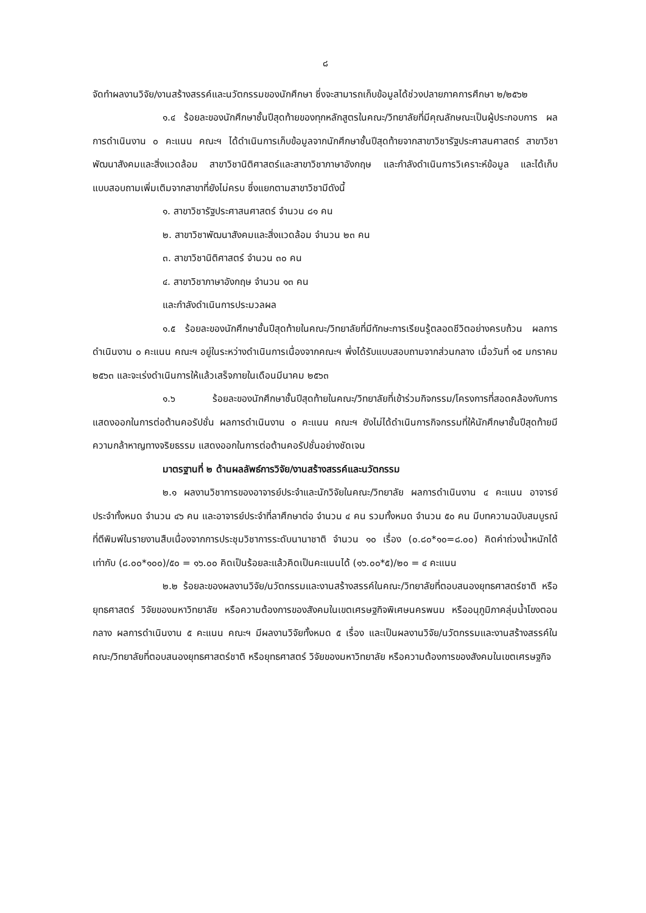๘
จัดทำผลงานวิจัย/งานสร้างสรรค์และนวัตกรรมของนักศึกษา ซึ่งจะสามารถเก็บข้อมูลได้ช่วงปลายภาคการศึกษา ๒/๒๕๖๒
๑.๔ ร้อยละของนักศึกษาชั้นปีสุดท้ายของทุกหลักสูตรในคณะ/วิทยาลัยที่มีคุณลักษณะเป็นผู้ประกอบการ ผลการดำเนินงาน ๐ คะแนน คณะฯ ได้ดำเนินการเก็บข้อมูลจากนักศึกษาชั้นปีสุดท้ายจากสาขาวิชารัฐประศาสนศาสตร์ สาขาวิชาพัฒนาสังคมและสิ่งแวดล้อม สาขาวิชานิติศาสตร์และสาขาวิชาภาษาอังกฤษ และกำลังดำเนินการวิเคราะห์ข้อมูล และได้เก็บแบบสอบถามเพิ่มเติมจากสาขาที่ยังไม่ครบ ซึ่งแยกตามสาขาวิชามีดังนี้
๑. สาขาวิชารัฐประศาสนศาสตร์ จำนวน ๘๑ คน
๒. สาขาวิชาพัฒนาสังคมและสิ่งแวดล้อม จำนวน ๒๓ คน
๓. สาขาวิชานิติศาสตร์ จำนวน ๓๐ คน
๔. สาขาวิชาภาษาอังกฤษ จำนวน ๑๓ คน
และกำลังดำเนินการประมวลผล
๑.๕ ร้อยละของนักศึกษาชั้นปีสุดท้ายในคณะ/วิทยาลัยที่มีทักษะการเรียนรู้ตลอดชีวิตอย่างครบถ้วน ผลการดำเนินงาน ๐ คะแนน คณะฯ อยู่ในระหว่างดำเนินการเนื่องจากคณะฯ พึ่งได้รับแบบสอบถามจากส่วนกลาง เมื่อวันที่ ๑๕ มกราคม ๒๕๖๓ และจะเร่งดำเนินการให้แล้วเสร็จภายในเดือนมีนาคม ๒๕๖๓
๑.๖ ร้อยละของนักศึกษาชั้นปีสุดท้ายในคณะ/วิทยาลัยที่เข้าร่วมกิจกรรม/โครงการที่สอดคล้องกับการแสดงออกในการต่อต้านคอรัปชั่น ผลการดำเนินงาน ๐ คะแนน คณะฯ ยังไม่ได้ดำเนินการกิจกรรมที่ให้นักศึกษาชั้นปีสุดท้ายมีความกล้าหาญทางจริยธรรม แสดงออกในการต่อต้านคอรัปชั่นอย่างชัดเจน
มาตรฐานที่ ๒ ด้านผลลัพธ์การวิจัย/งานสร้างสรรค์และนวัตกรรม
๒.๑ ผลงานวิชาการของอาจารย์ประจำและนักวิจัยในคณะ/วิทยาลัย ผลการดำเนินงาน ๔ คะแนน อาจารย์ประจำทั้งหมด จำนวน ๔๖ คน และอาจารย์ประจำที่ลาศึกษาต่อ จำนวน ๔ คน รวมทั้งหมด จำนวน ๕๐ คน มีบทความฉบับสมบูรณ์ที่ตีพิมพ์ในรายงานสืบเนื่องจากการประชุมวิชาการระดับนานาชาติ จำนวน ๑๐ เรื่อง (๐.๘๐*๑๐=๘.๐๐) คิดค่าถ่วงน้ำหนักได้เท่ากับ (๘.๐๐*๑๐๐)/๕๐ = ๑๖.๐๐ คิดเป็นร้อยละแล้วคิดเป็นคะแนนได้ (๑๖.๐๐*๕)/๒๐ = ๔ คะแนน
๒.๒ ร้อยละของผลงานวิจัย/นวัตกรรมและงานสร้างสรรค์ในคณะ/วิทยาลัยที่ตอบสนองยุทธศาสตร์ชาติ หรือยุทธศาสตร์ วิจัยของมหาวิทยาลัย หรือความต้องการของสังคมในเขตเศรษฐกิจพิเศษนครพนม หรืออนุภูมิภาคลุ่มน้ำโขงตอนกลาง ผลการดำเนินงาน ๕ คะแนน คณะฯ มีผลงานวิจัยทั้งหมด ๕ เรื่อง และเป็นผลงานวิจัย/นวัตกรรมและงานสร้างสรรค์ในคณะ/วิทยาลัยที่ตอบสนองยุทธศาสตร์ชาติ หรือยุทธศาสตร์ วิจัยของมหาวิทยาลัย หรือความต้องการของสังคมในเขตเศรษฐกิจ